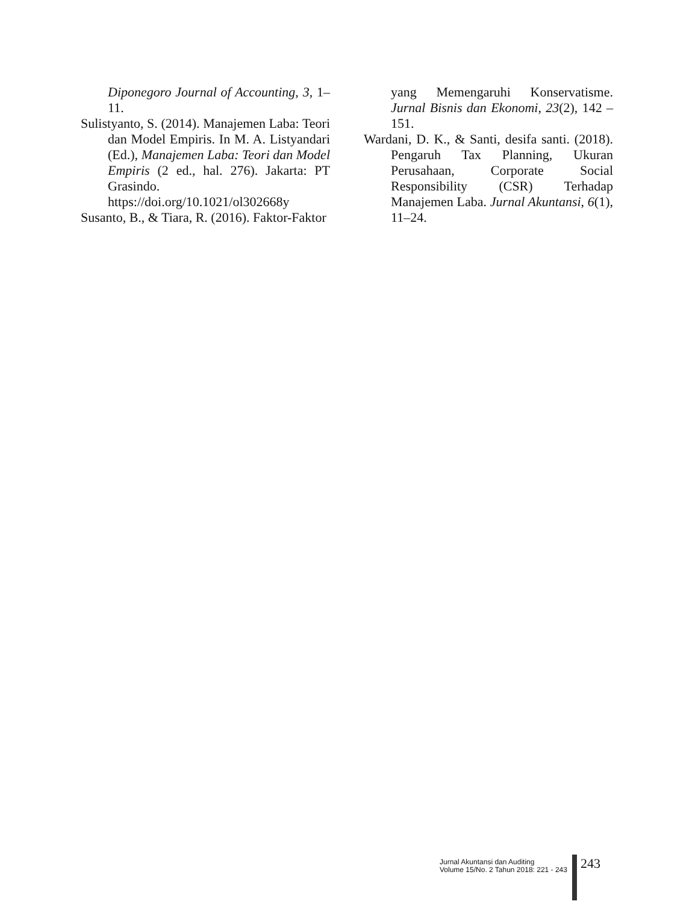Diponegoro Journal of Accounting, 3, 1–11.
Sulistyanto, S. (2014). Manajemen Laba: Teori dan Model Empiris. In M. A. Listyandari (Ed.), Manajemen Laba: Teori dan Model Empiris (2 ed., hal. 276). Jakarta: PT Grasindo. https://doi.org/10.1021/ol302668y
Susanto, B., & Tiara, R. (2016). Faktor-Faktor
yang Memengaruhi Konservatisme. Jurnal Bisnis dan Ekonomi, 23(2), 142 – 151.
Wardani, D. K., & Santi, desifa santi. (2018). Pengaruh Tax Planning, Ukuran Perusahaan, Corporate Social Responsibility (CSR) Terhadap Manajemen Laba. Jurnal Akuntansi, 6(1), 11–24.
Jurnal Akuntansi dan Auditing
Volume 15/No. 2 Tahun 2018: 221 - 243
243